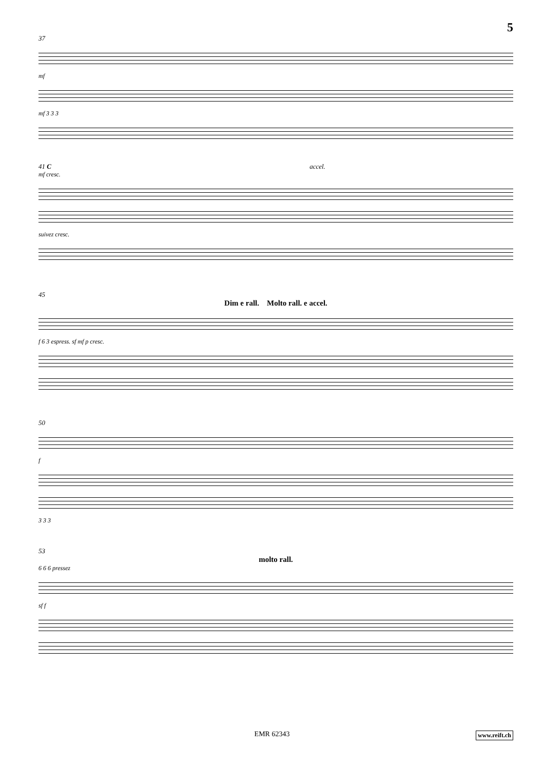5
37
mf
mf 3 3 3
41 C accel.
mf cresc.
suivez cresc.
45
Dim e rall. Molto rall. e accel.
f 6 3 espress. sf mf p cresc.
50
f
3 3 3
53
molto rall.
6 6 6 pressez
sf f
EMR 62343 www.reift.ch